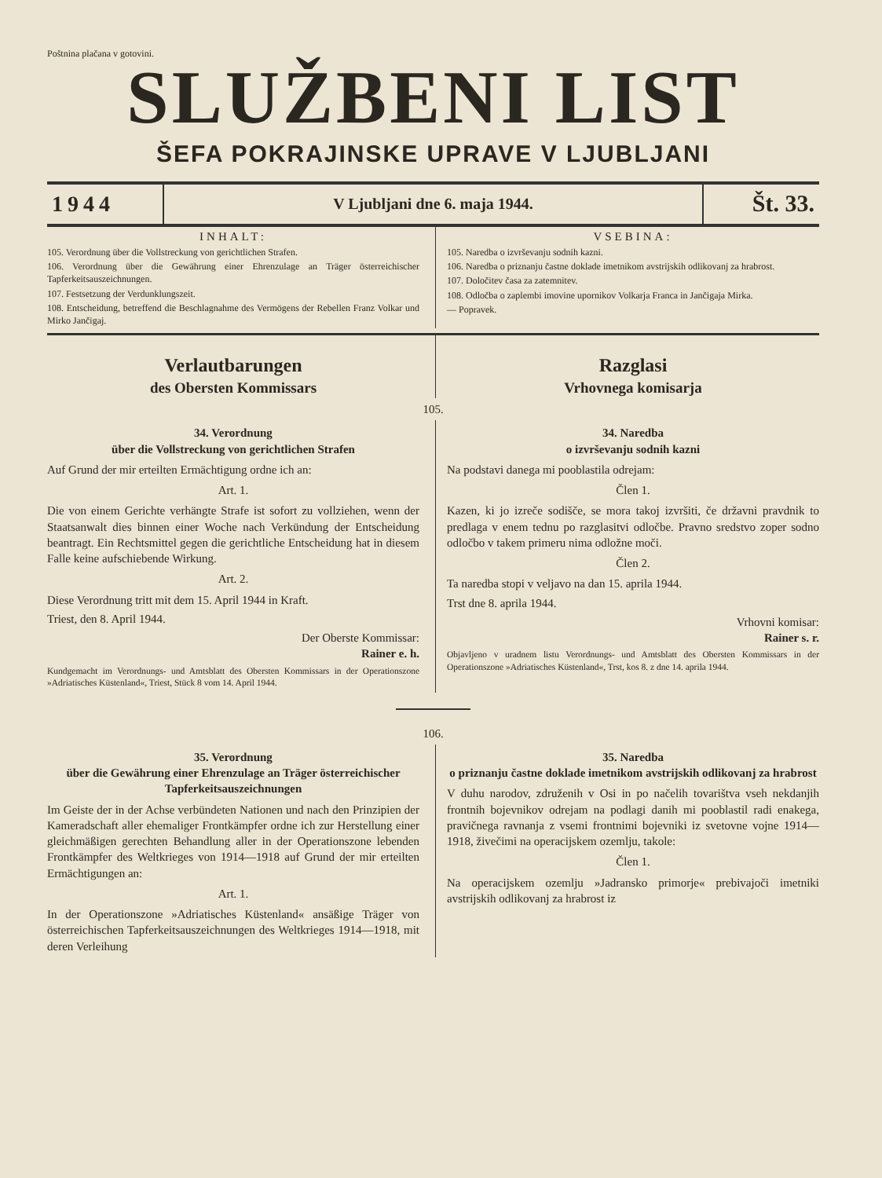Poštnina plačana v gotovini.
SLUŽBENI LIST
ŠEFA POKRAJINSKE UPRAVE V LJUBLJANI
1944
V Ljubljani dne 6. maja 1944.
Št. 33.
INHALT:
105. Verordnung über die Vollstreckung von gerichtlichen Strafen.
106. Verordnung über die Gewährung einer Ehrenzulage an Träger österreichischer Tapferkeitsauszeichnungen.
107. Festsetzung der Verdunklungszeit.
108. Entscheidung, betreffend die Beschlagnahme des Vermögens der Rebellen Franz Volkar und Mirko Jančigaj.
VSEBINA:
105. Naredba o izvrševanju sodnih kazni.
106. Naredba o priznanju častne doklade imetnikom avstrijskih odlikovanj za hrabrost.
107. Določitev časa za zatemnitev.
108. Odločba o zaplembi imovine upornikov Volkarja Franca in Jančigaja Mirka.
— Popravek.
Verlautbarungen
des Obersten Kommissars
Razglasi
Vrhovnega komisarja
105.
34. Verordnung
über die Vollstreckung von gerichtlichen Strafen
Auf Grund der mir erteilten Ermächtigung ordne ich an:
Art. 1.
Die von einem Gerichte verhängte Strafe ist sofort zu vollziehen, wenn der Staatsanwalt dies binnen einer Woche nach Verkündung der Entscheidung beantragt. Ein Rechtsmittel gegen die gerichtliche Entscheidung hat in diesem Falle keine aufschiebende Wirkung.
Art. 2.
Diese Verordnung tritt mit dem 15. April 1944 in Kraft.
Triest, den 8. April 1944.
Der Oberste Kommissar:
Rainer e. h.
Kundgemacht im Verordnungs- und Amtsblatt des Obersten Kommissars in der Operationszone »Adriatisches Küstenland«, Triest, Stück 8 vom 14. April 1944.
34. Naredba
o izvrševanju sodnih kazni
Na podstavi danega mi pooblastila odrejam:
Člen 1.
Kazen, ki jo izreče sodišče, se mora takoj izvršiti, če državni pravdnik to predlaga v enem tednu po razglasitvi odločbe. Pravno sredstvo zoper sodno odločbo v takem primeru nima odložne moči.
Člen 2.
Ta naredba stopi v veljavo na dan 15. aprila 1944.
Trst dne 8. aprila 1944.
Vrhovni komisar:
Rainer s. r.
Objavljeno v uradnem listu Verordnungs- und Amtsblatt des Obersten Kommissars in der Operationszone »Adriatisches Küstenland«, Trst, kos 8. z dne 14. aprila 1944.
106.
35. Verordnung
über die Gewährung einer Ehrenzulage an Träger österreichischer Tapferkeitsauszeichnungen
Im Geiste der in der Achse verbündeten Nationen und nach den Prinzipien der Kameradschaft aller ehemaliger Frontkämpfer ordne ich zur Herstellung einer gleichmäßigen gerechten Behandlung aller in der Operationszone lebenden Frontkämpfer des Weltkrieges von 1914—1918 auf Grund der mir erteilten Ermächtigungen an:
Art. 1.
In der Operationszone »Adriatisches Küstenland« ansäßige Träger von österreichischen Tapferkeitsauszeichnungen des Weltkrieges 1914—1918, mit deren Verleihung
35. Naredba
o priznanju častne doklade imetnikom avstrijskih odlikovanj za hrabrost
V duhu narodov, združenih v Osi in po načelih tovarištva vseh nekdanjih frontnih bojevnikov odrejam na podlagi danih mi pooblastil radi enakega, pravičnega ravnanja z vsemi frontnimi bojevniki iz svetovne vojne 1914—1918, živečimi na operacijskem ozemlju, takole:
Člen 1.
Na operacijskem ozemlju »Jadransko primorje« prebivajoči imetniki avstrijskih odlikovanj za hrabrost iz